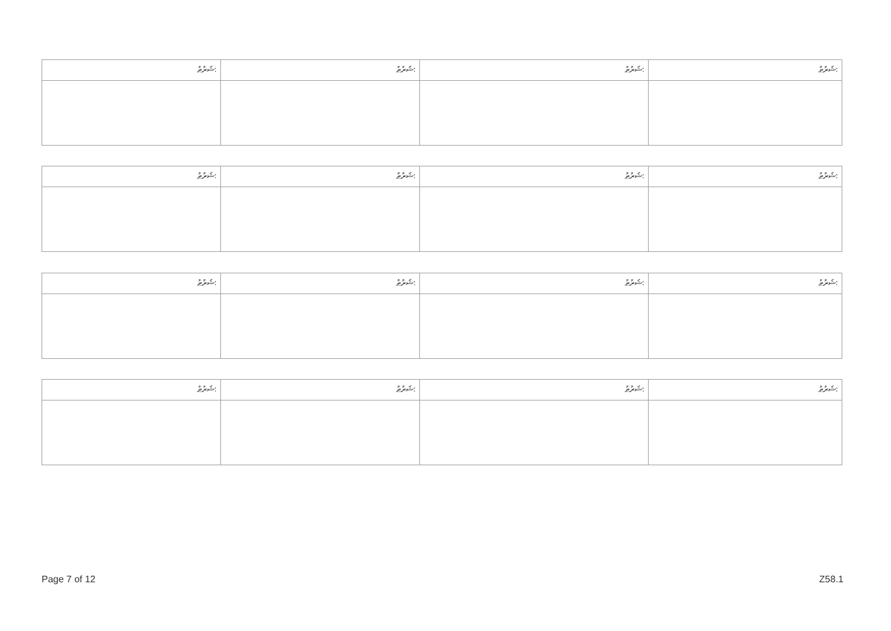| ޝަރުޠު: | ޝަރުޠު: | ޝަރުޠު: | ޝަރުޠު: |
| ޝަރުޠު: | ޝަރުޠު: | ޝަރުޠު: | ޝަރުޠު: |
| ޝަރުޠު: | ޝަރުޠު: | ޝަރުޠު: | ޝަރުޠު: |
| ޝަރުޠު: | ޝަރުޠު: | ޝަރުޠު: | ޝަރުޠު: |
Page 7 of 12 Z58.1